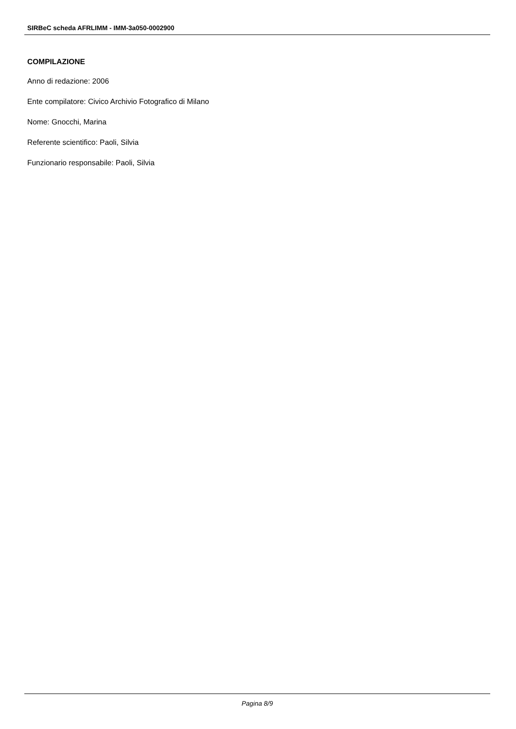SIRBeC scheda AFRLIMM - IMM-3a050-0002900
COMPILAZIONE
Anno di redazione: 2006
Ente compilatore: Civico Archivio Fotografico di Milano
Nome: Gnocchi, Marina
Referente scientifico: Paoli, Silvia
Funzionario responsabile: Paoli, Silvia
Pagina 8/9